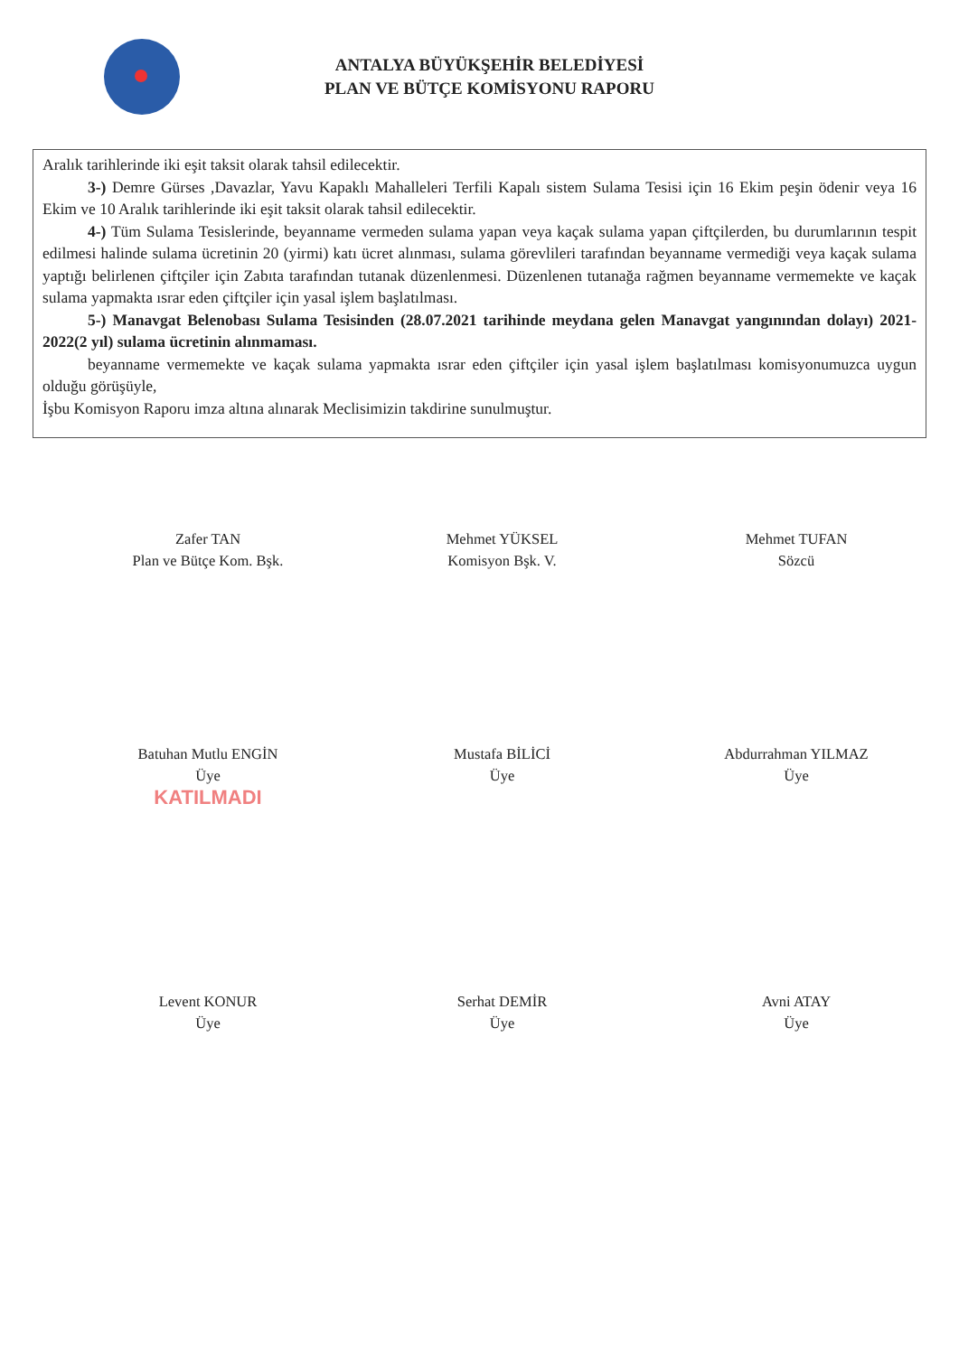ANTALYA BÜYÜKŞEHİR BELEDİYESİ
PLAN VE BÜTÇE KOMİSYONU RAPORU
Aralık tarihlerinde iki eşit taksit olarak tahsil edilecektir.
3-) Demre Gürses ,Davazlar, Yavu Kapaklı Mahalleleri Terfili Kapalı sistem Sulama Tesisi için 16 Ekim peşin ödenir veya 16 Ekim ve 10 Aralık tarihlerinde iki eşit taksit olarak tahsil edilecektir.
4-) Tüm Sulama Tesislerinde, beyanname vermeden sulama yapan veya kaçak sulama yapan çiftçilerden, bu durumlarının tespit edilmesi halinde sulama ücretinin 20 (yirmi) katı ücret alınması, sulama görevlileri tarafından beyanname vermediği veya kaçak sulama yaptığı belirlenen çiftçiler için Zabıta tarafından tutanak düzenlenmesi. Düzenlenen tutanağa rağmen beyanname vermemekte ve kaçak sulama yapmakta ısrar eden çiftçiler için yasal işlem başlatılması.
5-) Manavgat Belenobası Sulama Tesisinden (28.07.2021 tarihinde meydana gelen Manavgat yangınından dolayı) 2021-2022(2 yıl) sulama ücretinin alınmaması.
beyanname vermemekte ve kaçak sulama yapmakta ısrar eden çiftçiler için yasal işlem başlatılması komisyonumuzca uygun olduğu görüşüyle,
İşbu Komisyon Raporu imza altına alınarak Meclisimizin takdirine sunulmuştur.
Zafer TAN
Plan ve Bütçe Kom. Bşk.
Mehmet YÜKSEL
Komisyon Bşk. V.
Mehmet TUFAN
Sözcü
Batuhan Mutlu ENGİN
Üye
KATILMADI
Mustafa BİLİCİ
Üye
Abdurrahman YILMAZ
Üye
Levent KONUR
Üye
Serhat DEMİR
Üye
Avni ATAY
Üye